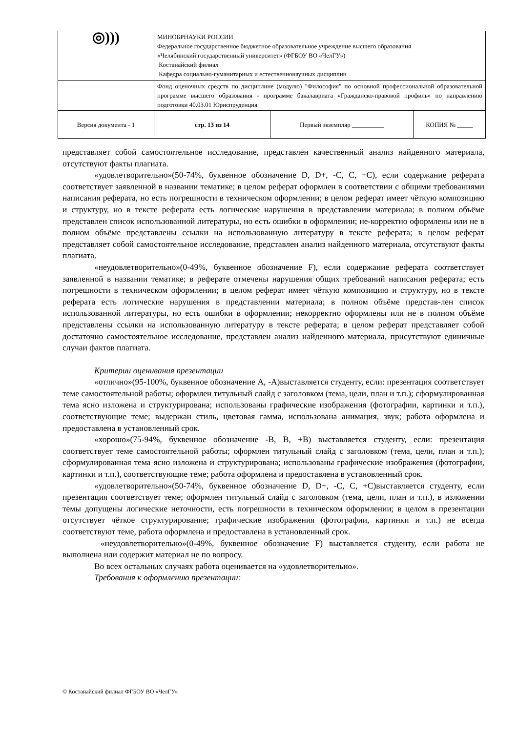| ◎))) | МИНОБРНАУКИ РОССИИ Федеральное государственное бюджетное образовательное учреждение высшего образования «Челябинский государственный университет» (ФГБОУ ВО «ЧелГУ») Костанайский филиал Кафедра социально-гуманитарных и естественнонаучных дисциплин | | |
| | Фонд оценочных средств по дисциплине (модулю) "Философия" по основной профессиональной образовательной программе высшего образования - программе бакалавриата «Гражданско-правовой профиль» по направлению подготовки 40.03.01 Юриспруденция | | |
| Версия документа - 1 | стр. 13 из 14 | Первый экземпляр __________ | КОПИЯ № _____ |
представляет собой самостоятельное исследование, представлен качественный анализ найденного материала, отсутствуют факты плагиата.
«удовлетворительно»(50-74%, буквенное обозначение D, D+, -С, С, +С), если содержание реферата соответствует заявленной в названии тематике; в целом реферат оформлен в соответствии с общими требованиями написания реферата, но есть погрешности в техническом оформлении; в целом реферат имеет чёткую композицию и структуру, но в тексте реферата есть логические нарушения в представлении материала; в полном объёме представлен список использованной литературы, но есть ошибки в оформлении; не-корректно оформлены или не в полном объёме представлены ссылки на использованную литературу в тексте реферата; в целом реферат представляет собой самостоятельное исследование, представлен анализ найденного материала, отсутствуют факты плагиата.
«неудовлетворительно»(0-49%, буквенное обозначение F), если содержание реферата соответствует заявленной в названии тематике; в реферате отмечены нарушения общих требований написания реферата; есть погрешности в техническом оформлении; в целом реферат имеет чёткую композицию и структуру, но в тексте реферата есть логические нарушения в представлении материала; в полном объёме представ-лен список использованной литературы, но есть ошибки в оформлении; некорректно оформлены или не в полном объёме представлены ссылки на использованную литературу в тексте реферата; в целом реферат представляет собой достаточно самостоятельное исследование, представлен анализ найденного материала, присутствуют единичные случаи фактов плагиата.
Критерии оценивания презентации
«отлично»(95-100%, буквенное обозначение А, -А)выставляется студенту, если: презентация соответствует теме самостоятельной работы; оформлен титульный слайд с заголовком (тема, цели, план и т.п.); сформулированная тема ясно изложена и структурирована; использованы графические изображения (фотографии, картинки и т.п.), соответствующие теме; выдержан стиль, цветовая гамма, использована анимация, звук; работа оформлена и предоставлена в установленный срок.
«хорошо»(75-94%, буквенное обозначение -В, В, +В) выставляется студенту, если: презентация соответствует теме самостоятельной работы; оформлен титульный слайд с заголовком (тема, цели, план и т.п.); сформулированная тема ясно изложена и структурирована; использованы графические изображения (фотографии, картинки и т.п.), соответствующие теме; работа оформлена и предоставлена в установленный срок.
«удовлетворительно»(50-74%, буквенное обозначение D, D+, -С, С, +С)выставляется студенту, если презентация соответствует теме; оформлен титульный слайд с заголовком (тема, цели, план и т.п.), в изложении темы допущены логические неточности, есть погрешности в техническом оформлении; в целом в презентации отсутствует чёткое структурирование; графические изображения (фотографии, картинки и т.п.) не всегда соответствуют теме, работа оформлена и предоставлена в установленный срок.
«неудовлетворительно»(0-49%, буквенное обозначение F) выставляется студенту, если работа не выполнена или содержит материал не по вопросу.
Во всех остальных случаях работа оценивается на «удовлетворительно».
Требования к оформлению презентации:
© Костанайский филиал ФГБОУ ВО «ЧелГУ»